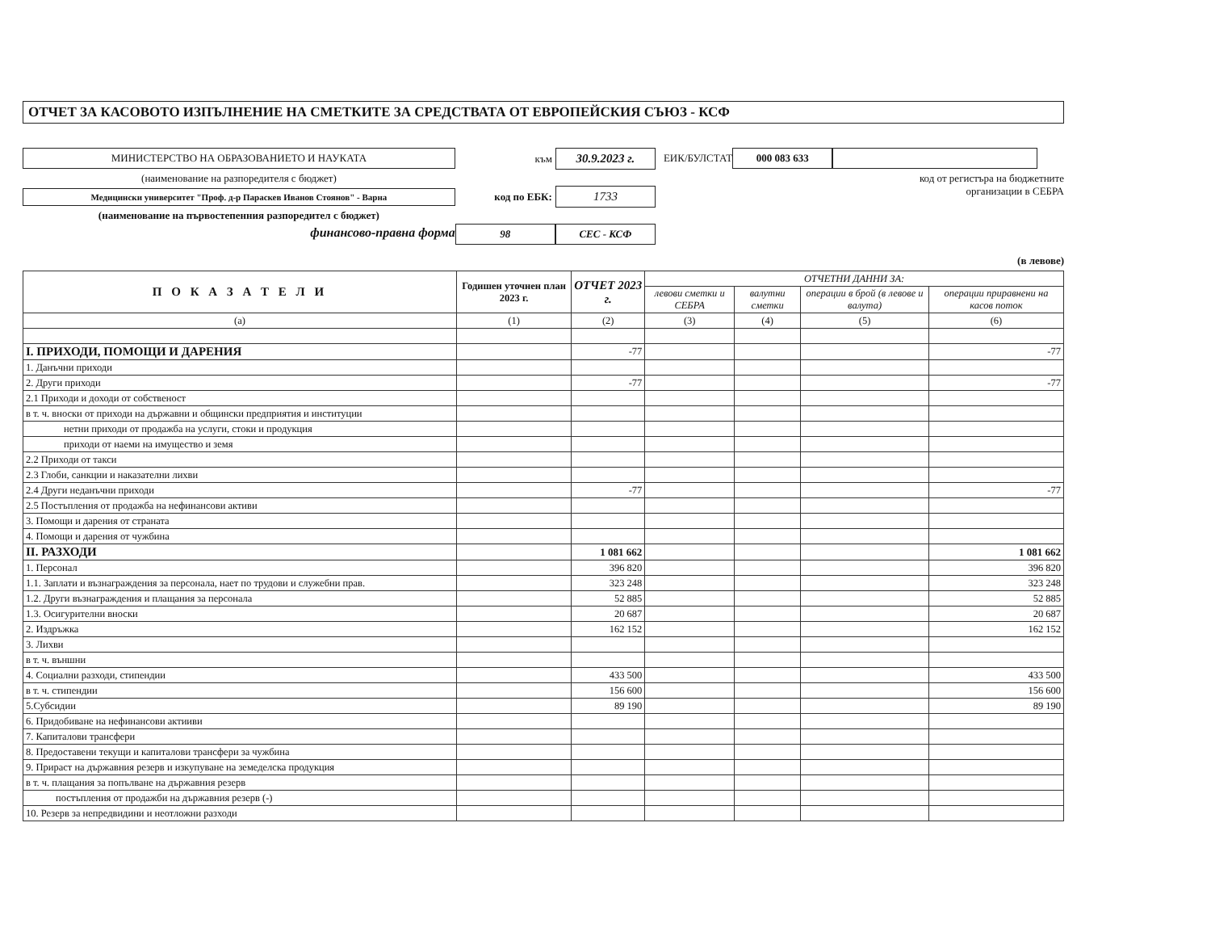ОТЧЕТ ЗА КАСОВОТО ИЗПЪЛНЕНИЕ НА СМЕТКИТЕ ЗА СРЕДСТВАТА ОТ ЕВРОПЕЙСКИЯ СЪЮЗ - КСФ
МИНИСТЕРСТВО НА ОБРАЗОВАНИЕТО И НАУКАТА
(наименование на разпоредителя с бюджет)
Медицински университет "Проф. д-р Параскев Иванов Стоянов" - Варна
(наименование на първостепенния разпоредител с бюджет)
финансово-правна форма
към 30.9.2023 г.
код по ЕБК: 1733
98 СЕС - КСФ
ЕИК/БУЛСТАТ 000 083 633
код от регистъра на бюджетните
организации в СЕБРА
(в левове)
| П О К А З А Т Е Л И | Годишен уточнен план 2023 г. | ОТЧЕТ 2023 г. | ОТЧЕТНИ ДАННИ ЗА: | | | |
| --- | --- | --- | --- | --- | --- | --- |
| | | | левови сметки и СЕБРА | валутни сметки | операции в брой (в левове и валута) | операции приравнени на касов поток |
| (а) | (1) | (2) | (3) | (4) | (5) | (6) |
| I. ПРИХОДИ, ПОМОЩИ И ДАРЕНИЯ | | -77 | | | | -77 |
| 1. Данъчни приходи | | | | | | |
| 2. Други приходи | | -77 | | | | -77 |
| 2.1 Приходи и доходи от собственост | | | | | | |
| в т. ч. вноски от приходи на държавни и общински предприятия и институции | | | | | | |
| нетни приходи от продажба на услуги, стоки и продукция | | | | | | |
| приходи от наеми на имущество и земя | | | | | | |
| 2.2 Приходи от такси | | | | | | |
| 2.3 Глоби, санкции и наказателни лихви | | | | | | |
| 2.4 Други неданъчни приходи | | -77 | | | | -77 |
| 2.5 Постъпления от продажба на нефинансови активи | | | | | | |
| 3. Помощи и дарения от страната | | | | | | |
| 4. Помощи и дарения от чужбина | | | | | | |
| II. РАЗХОДИ | | 1 081 662 | | | | 1 081 662 |
| 1. Персонал | | 396 820 | | | | 396 820 |
| 1.1. Заплати и възнаграждения за персонала, нает по трудови и служебни прав. | | 323 248 | | | | 323 248 |
| 1.2. Други възнаграждения и плащания за персонала | | 52 885 | | | | 52 885 |
| 1.3. Осигурителни вноски | | 20 687 | | | | 20 687 |
| 2. Издръжка | | 162 152 | | | | 162 152 |
| 3. Лихви | | | | | | |
| в т. ч. външни | | | | | | |
| 4. Социални разходи, стипендии | | 433 500 | | | | 433 500 |
| в т. ч. стипендии | | 156 600 | | | | 156 600 |
| 5.Субсидии | | 89 190 | | | | 89 190 |
| 6. Придобиване на нефинансови актииви | | | | | | |
| 7. Капиталови трансфери | | | | | | |
| 8. Предоставени текущи и капиталови трансфери за чужбина | | | | | | |
| 9. Прираст на държавния резерв и изкупуване на земеделска продукция | | | | | | |
| в т. ч. плащания за попълване на държавния резерв | | | | | | |
| постъпления от продажби на държавния резерв (-) | | | | | | |
| 10. Резерв за непредвидини и неотложни разходи | | | | | | |